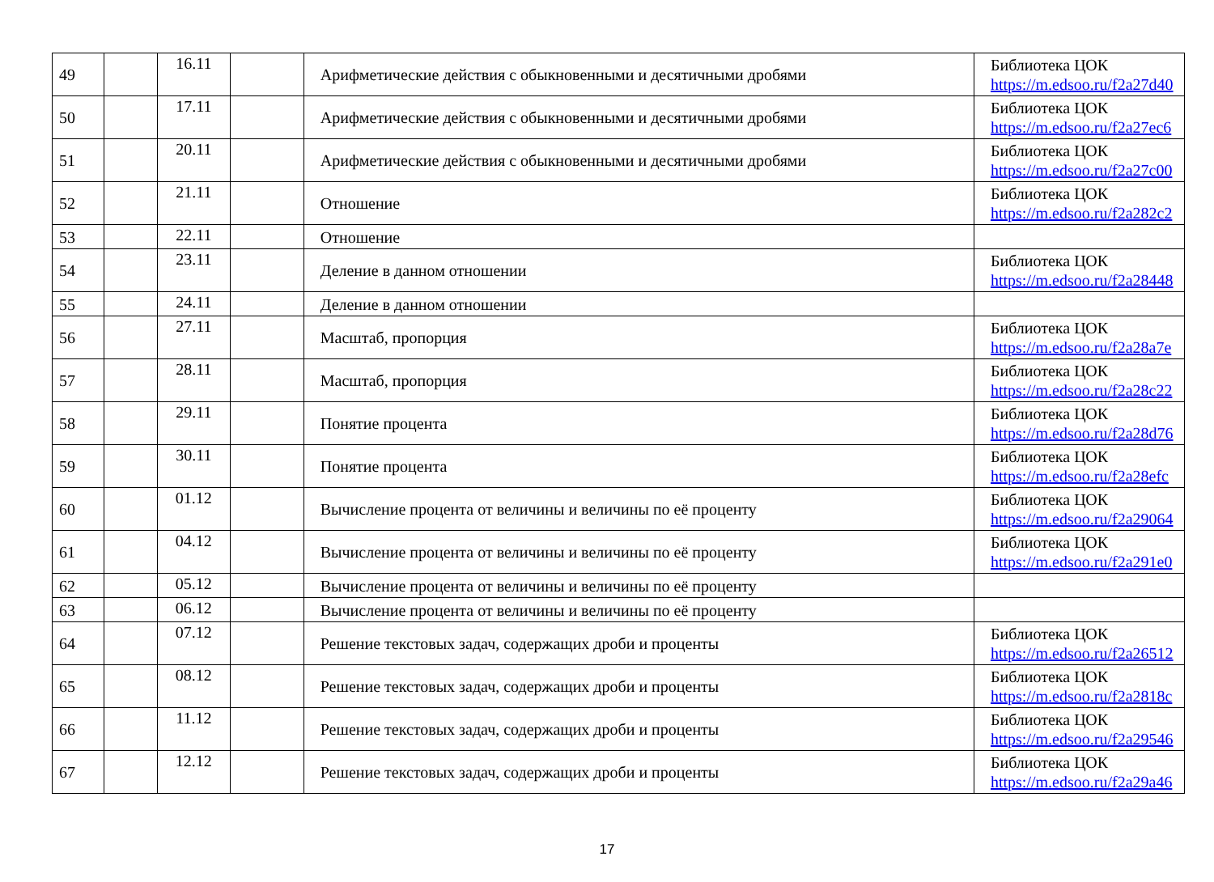| 49 | | 16.11 | | Арифметические действия с обыкновенными и десятичными дробями | Библиотека ЦОК https://m.edsoo.ru/f2a27d40 |
| 50 | | 17.11 | | Арифметические действия с обыкновенными и десятичными дробями | Библиотека ЦОК https://m.edsoo.ru/f2a27ec6 |
| 51 | | 20.11 | | Арифметические действия с обыкновенными и десятичными дробями | Библиотека ЦОК https://m.edsoo.ru/f2a27c00 |
| 52 | | 21.11 | | Отношение | Библиотека ЦОК https://m.edsoo.ru/f2a282c2 |
| 53 | | 22.11 | | Отношение | |
| 54 | | 23.11 | | Деление в данном отношении | Библиотека ЦОК https://m.edsoo.ru/f2a28448 |
| 55 | | 24.11 | | Деление в данном отношении | |
| 56 | | 27.11 | | Масштаб, пропорция | Библиотека ЦОК https://m.edsoo.ru/f2a28a7e |
| 57 | | 28.11 | | Масштаб, пропорция | Библиотека ЦОК https://m.edsoo.ru/f2a28c22 |
| 58 | | 29.11 | | Понятие процента | Библиотека ЦОК https://m.edsoo.ru/f2a28d76 |
| 59 | | 30.11 | | Понятие процента | Библиотека ЦОК https://m.edsoo.ru/f2a28efc |
| 60 | | 01.12 | | Вычисление процента от величины и величины по её проценту | Библиотека ЦОК https://m.edsoo.ru/f2a29064 |
| 61 | | 04.12 | | Вычисление процента от величины и величины по её проценту | Библиотека ЦОК https://m.edsoo.ru/f2a291e0 |
| 62 | | 05.12 | | Вычисление процента от величины и величины по её проценту | |
| 63 | | 06.12 | | Вычисление процента от величины и величины по её проценту | |
| 64 | | 07.12 | | Решение текстовых задач, содержащих дроби и проценты | Библиотека ЦОК https://m.edsoo.ru/f2a26512 |
| 65 | | 08.12 | | Решение текстовых задач, содержащих дроби и проценты | Библиотека ЦОК https://m.edsoo.ru/f2a2818c |
| 66 | | 11.12 | | Решение текстовых задач, содержащих дроби и проценты | Библиотека ЦОК https://m.edsoo.ru/f2a29546 |
| 67 | | 12.12 | | Решение текстовых задач, содержащих дроби и проценты | Библиотека ЦОК https://m.edsoo.ru/f2a29a46 |
17